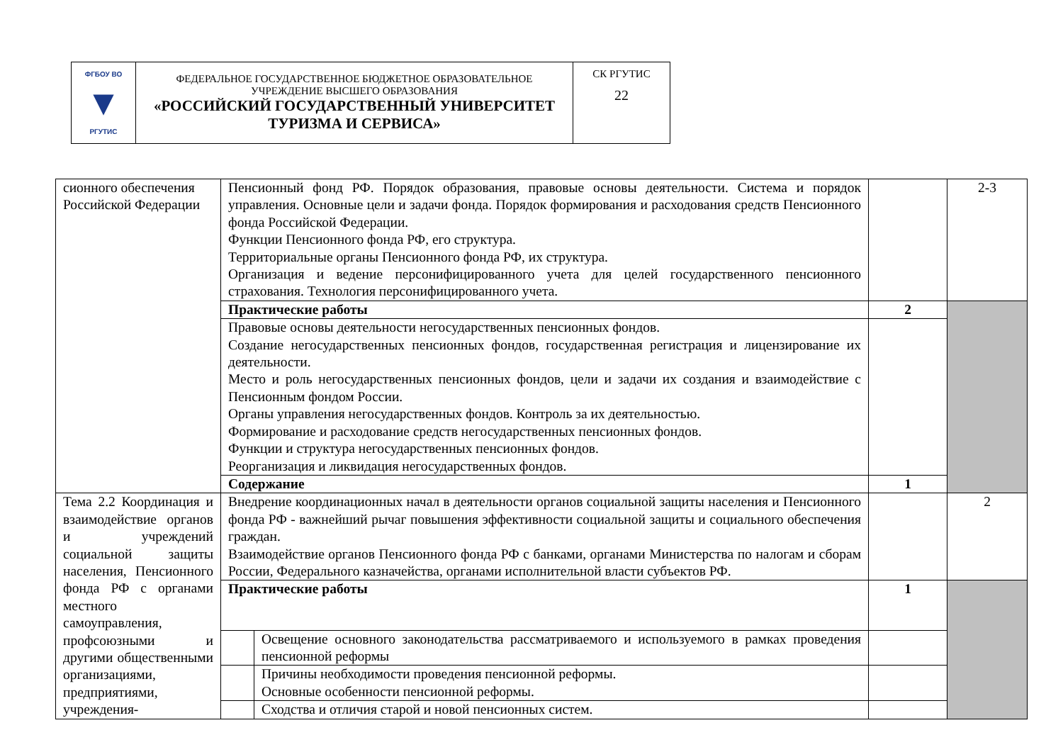| ФГБОУ ВО ▼ РГУТИС | ФЕДЕРАЛЬНОЕ ГОСУДАРСТВЕННОЕ БЮДЖЕТНОЕ ОБРАЗОВАТЕЛЬНОЕ УЧРЕЖДЕНИЕ ВЫСШЕГО ОБРАЗОВАНИЯ «РОССИЙСКИЙ ГОСУДАРСТВЕННЫЙ УНИВЕРСИТЕТ ТУРИЗМА И СЕРВИСА» | СК РГУТИС 22 |
| сионного обеспечения Российской Федерации | Пенсионный фонд РФ. Порядок образования, правовые основы деятельности. Система и порядок управления. Основные цели и задачи фонда. Порядок формирования и расходования средств Пенсионного фонда Российской Федерации. Функции Пенсионного фонда РФ, его структура. Территориальные органы Пенсионного фонда РФ, их структура. Организация и ведение персонифицированного учета для целей государственного пенсионного страхования. Технология персонифицированного учета. | | | 2-3 |
| | Практические работы | | 2 | |
| | Правовые основы деятельности негосударственных пенсионных фондов. Создание негосударственных пенсионных фондов, государственная регистрация и лицензирование их деятельности. Место и роль негосударственных пенсионных фондов, цели и задачи их создания и взаимодействие с Пенсионным фондом России. Органы управления негосударственных фондов. Контроль за их деятельностью. Формирование и расходование средств негосударственных пенсионных фондов. Функции и структура негосударственных пенсионных фондов. Реорганизация и ликвидация негосударственных фондов. | | | |
| | Содержание | | 1 | |
| Тема 2.2 Координация и взаимодействие органов и учреждений социальной защиты населения, Пенсионного фонда РФ с органами местного самоуправления, профсоюзными и другими общественными организациями, предприятиями, учреждения- | Внедрение координационных начал в деятельности органов социальной защиты населения и Пенсионного фонда РФ - важнейший рычаг повышения эффективности социальной защиты и социального обеспечения граждан. Взаимодействие органов Пенсионного фонда РФ с банками, органами Министерства по налогам и сборам России, Федерального казначейства, органами исполнительной власти субъектов РФ. | | | 2 |
| | Практические работы | | 1 | |
| | | Освещение основного законодательства рассматриваемого и используемого в рамках проведения пенсионной реформы | | |
| | | Причины необходимости проведения пенсионной реформы. Основные особенности пенсионной реформы. | | |
| | | Сходства и отличия старой и новой пенсионных систем. | | |